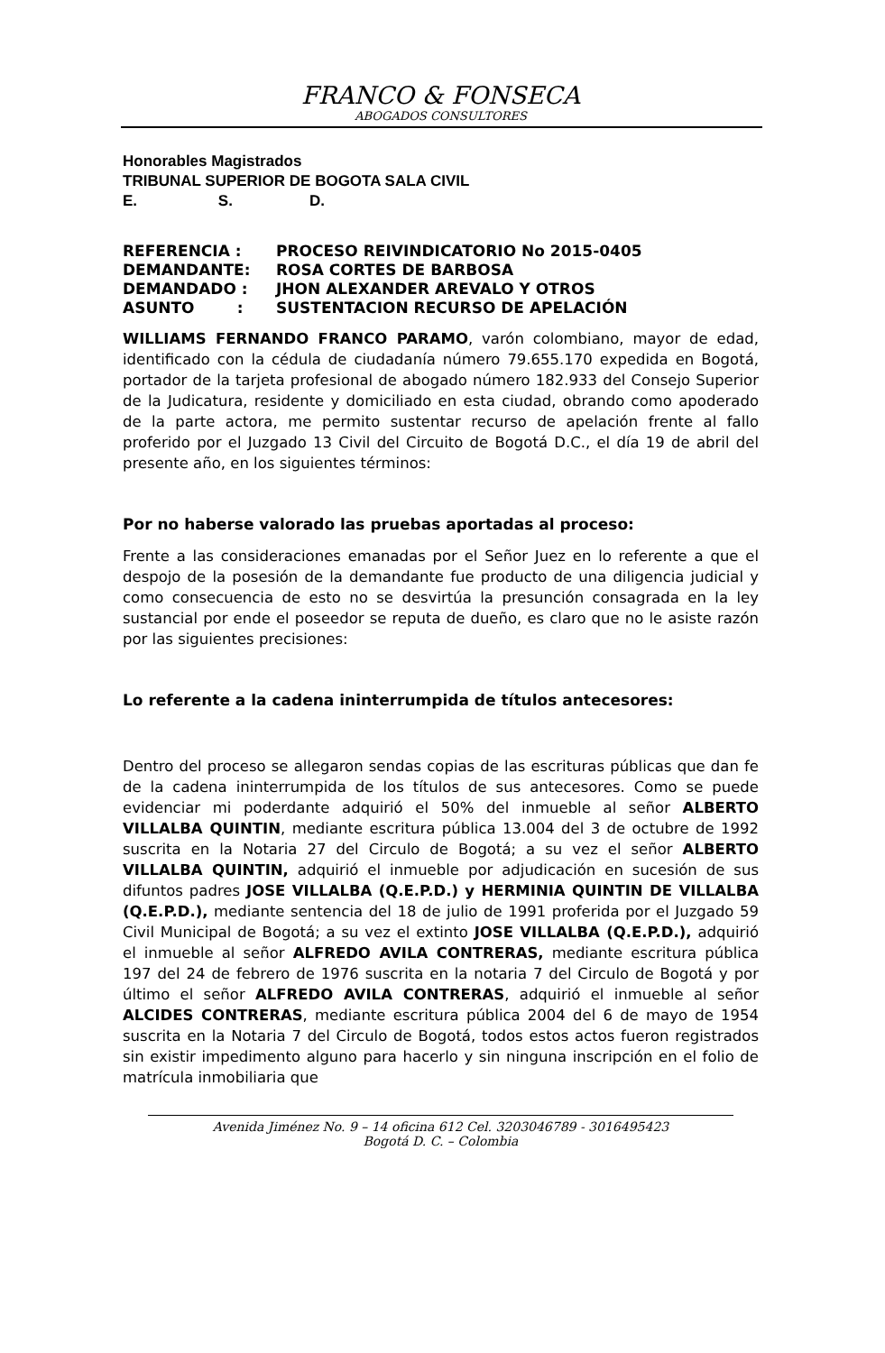FRANCO & FONSECA
ABOGADOS CONSULTORES
Honorables Magistrados
TRIBUNAL SUPERIOR DE BOGOTA SALA CIVIL
E. S. D.
| REFERENCIA : | PROCESO REIVINDICATORIO No 2015-0405 |
| DEMANDANTE: | ROSA CORTES DE BARBOSA |
| DEMANDADO : | JHON ALEXANDER AREVALO Y OTROS |
| ASUNTO : | SUSTENTACION RECURSO DE APELACIÓN |
WILLIAMS FERNANDO FRANCO PARAMO, varón colombiano, mayor de edad, identificado con la cédula de ciudadanía número 79.655.170 expedida en Bogotá, portador de la tarjeta profesional de abogado número 182.933 del Consejo Superior de la Judicatura, residente y domiciliado en esta ciudad, obrando como apoderado de la parte actora, me permito sustentar recurso de apelación frente al fallo proferido por el Juzgado 13 Civil del Circuito de Bogotá D.C., el día 19 de abril del presente año, en los siguientes términos:
Por no haberse valorado las pruebas aportadas al proceso:
Frente a las consideraciones emanadas por el Señor Juez en lo referente a que el despojo de la posesión de la demandante fue producto de una diligencia judicial y como consecuencia de esto no se desvirtúa la presunción consagrada en la ley sustancial por ende el poseedor se reputa de dueño, es claro que no le asiste razón por las siguientes precisiones:
Lo referente a la cadena ininterrumpida de títulos antecesores:
Dentro del proceso se allegaron sendas copias de las escrituras públicas que dan fe de la cadena ininterrumpida de los títulos de sus antecesores. Como se puede evidenciar mi poderdante adquirió el 50% del inmueble al señor ALBERTO VILLALBA QUINTIN, mediante escritura pública 13.004 del 3 de octubre de 1992 suscrita en la Notaria 27 del Circulo de Bogotá; a su vez el señor ALBERTO VILLALBA QUINTIN, adquirió el inmueble por adjudicación en sucesión de sus difuntos padres JOSE VILLALBA (Q.E.P.D.) y HERMINIA QUINTIN DE VILLALBA (Q.E.P.D.), mediante sentencia del 18 de julio de 1991 proferida por el Juzgado 59 Civil Municipal de Bogotá; a su vez el extinto JOSE VILLALBA (Q.E.P.D.), adquirió el inmueble al señor ALFREDO AVILA CONTRERAS, mediante escritura pública 197 del 24 de febrero de 1976 suscrita en la notaria 7 del Circulo de Bogotá y por último el señor ALFREDO AVILA CONTRERAS, adquirió el inmueble al señor ALCIDES CONTRERAS, mediante escritura pública 2004 del 6 de mayo de 1954 suscrita en la Notaria 7 del Circulo de Bogotá, todos estos actos fueron registrados sin existir impedimento alguno para hacerlo y sin ninguna inscripción en el folio de matrícula inmobiliaria que
Avenida Jiménez No. 9 – 14 oficina 612 Cel. 3203046789 - 3016495423
Bogotá D. C. – Colombia